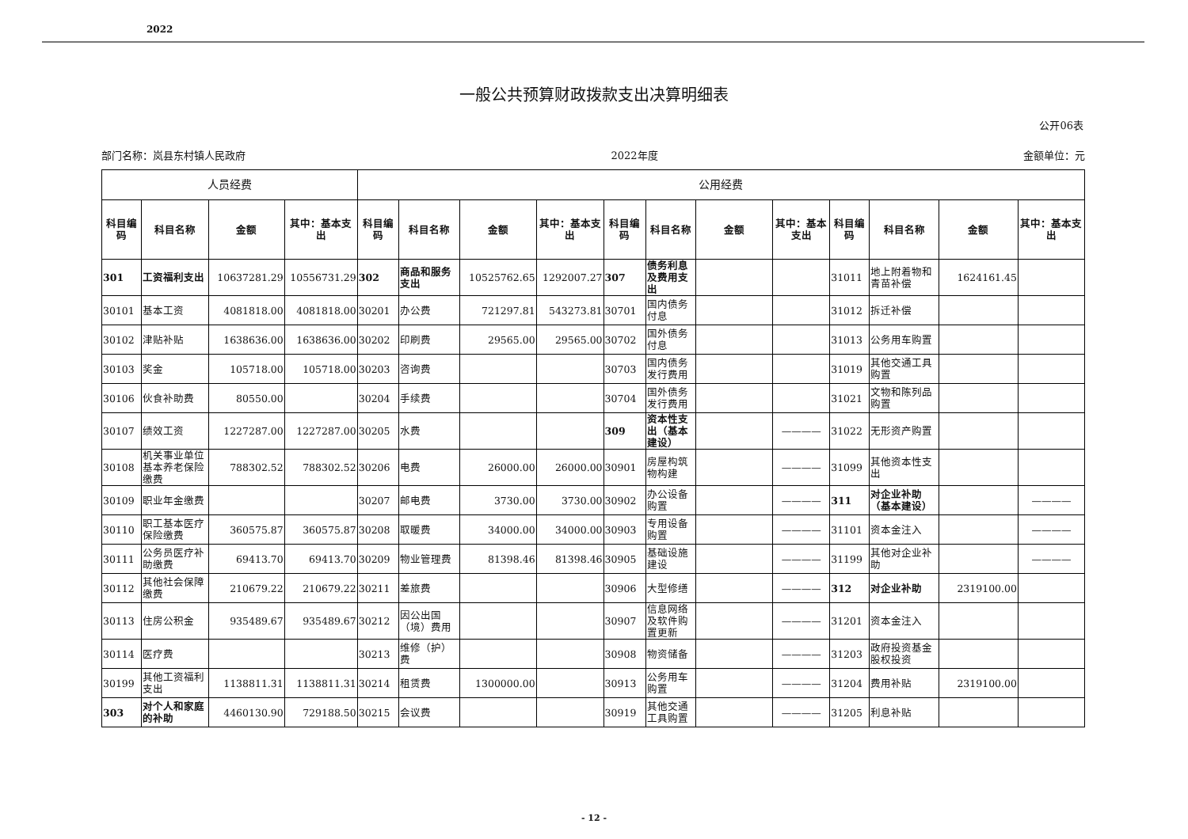2022
一般公共预算财政拨款支出决算明细表
公开06表
部门名称：岚县东村镇人民政府 2022年度 金额单位：元
| 人员经费 | | | | 公用经费 | | | | | | | | | | | |
| --- | --- | --- | --- | --- | --- | --- | --- | --- | --- | --- | --- | --- | --- | --- | --- |
| 科目编码 | 科目名称 | 金额 | 其中：基本支出 | 科目编码 | 科目名称 | 金额 | 其中：基本支出 | 科目编码 | 科目名称 | 金额 | 其中：基本支出 | 科目编码 | 科目名称 | 金额 | 其中：基本支出 |
| 301 | 工资福利支出 | 10637281.29 | 10556731.29 | 302 | 商品和服务支出 | 10525762.65 | 1292007.27 | 307 | 债务利息及费用支出 | | | 31011 | 地上附着物和青苗补偿 | 1624161.45 | |
| 30101 | 基本工资 | 4081818.00 | 4081818.00 | 30201 | 办公费 | 721297.81 | 543273.81 | 30701 | 国内债务付息 | | | 31012 | 拆迁补偿 | | |
| 30102 | 津贴补贴 | 1638636.00 | 1638636.00 | 30202 | 印刷费 | 29565.00 | 29565.00 | 30702 | 国外债务付息 | | | 31013 | 公务用车购置 | | |
| 30103 | 奖金 | 105718.00 | 105718.00 | 30203 | 咨询费 | | | 30703 | 国内债务发行费用 | | | 31019 | 其他交通工具购置 | | |
| 30106 | 伙食补助费 | 80550.00 | | 30204 | 手续费 | | | 30704 | 国外债务发行费用 | | | 31021 | 文物和陈列品购置 | | |
| 30107 | 绩效工资 | 1227287.00 | 1227287.00 | 30205 | 水费 | | | 309 | 资本性支出（基本建设） | | ———— | 31022 | 无形资产购置 | | |
| 30108 | 机关事业单位基本养老保险缴费 | 788302.52 | 788302.52 | 30206 | 电费 | 26000.00 | 26000.00 | 30901 | 房屋构筑物构建 | | ———— | 31099 | 其他资本性支出 | | |
| 30109 | 职业年金缴费 | | | 30207 | 邮电费 | 3730.00 | 3730.00 | 30902 | 办公设备购置 | | ———— | 311 | 对企业补助（基本建设） | | ———— |
| 30110 | 职工基本医疗保险缴费 | 360575.87 | 360575.87 | 30208 | 取暖费 | 34000.00 | 34000.00 | 30903 | 专用设备购置 | | ———— | 31101 | 资本金注入 | | ———— |
| 30111 | 公务员医疗补助缴费 | 69413.70 | 69413.70 | 30209 | 物业管理费 | 81398.46 | 81398.46 | 30905 | 基础设施建设 | | ———— | 31199 | 其他对企业补助 | | ———— |
| 30112 | 其他社会保障缴费 | 210679.22 | 210679.22 | 30211 | 差旅费 | | | 30906 | 大型修缮 | | ———— | 312 | 对企业补助 | 2319100.00 | |
| 30113 | 住房公积金 | 935489.67 | 935489.67 | 30212 | 因公出国（境）费用 | | | 30907 | 信息网络及软件购置更新 | | ———— | 31201 | 资本金注入 | | |
| 30114 | 医疗费 | | | 30213 | 维修（护）费 | | | 30908 | 物资储备 | | ———— | 31203 | 政府投资基金股权投资 | | |
| 30199 | 其他工资福利支出 | 1138811.31 | 1138811.31 | 30214 | 租赁费 | 1300000.00 | | 30913 | 公务用车购置 | | ———— | 31204 | 费用补贴 | 2319100.00 | |
| 303 | 对个人和家庭的补助 | 4460130.90 | 729188.50 | 30215 | 会议费 | | | 30919 | 其他交通工具购置 | | ———— | 31205 | 利息补贴 | | |
- 12 -